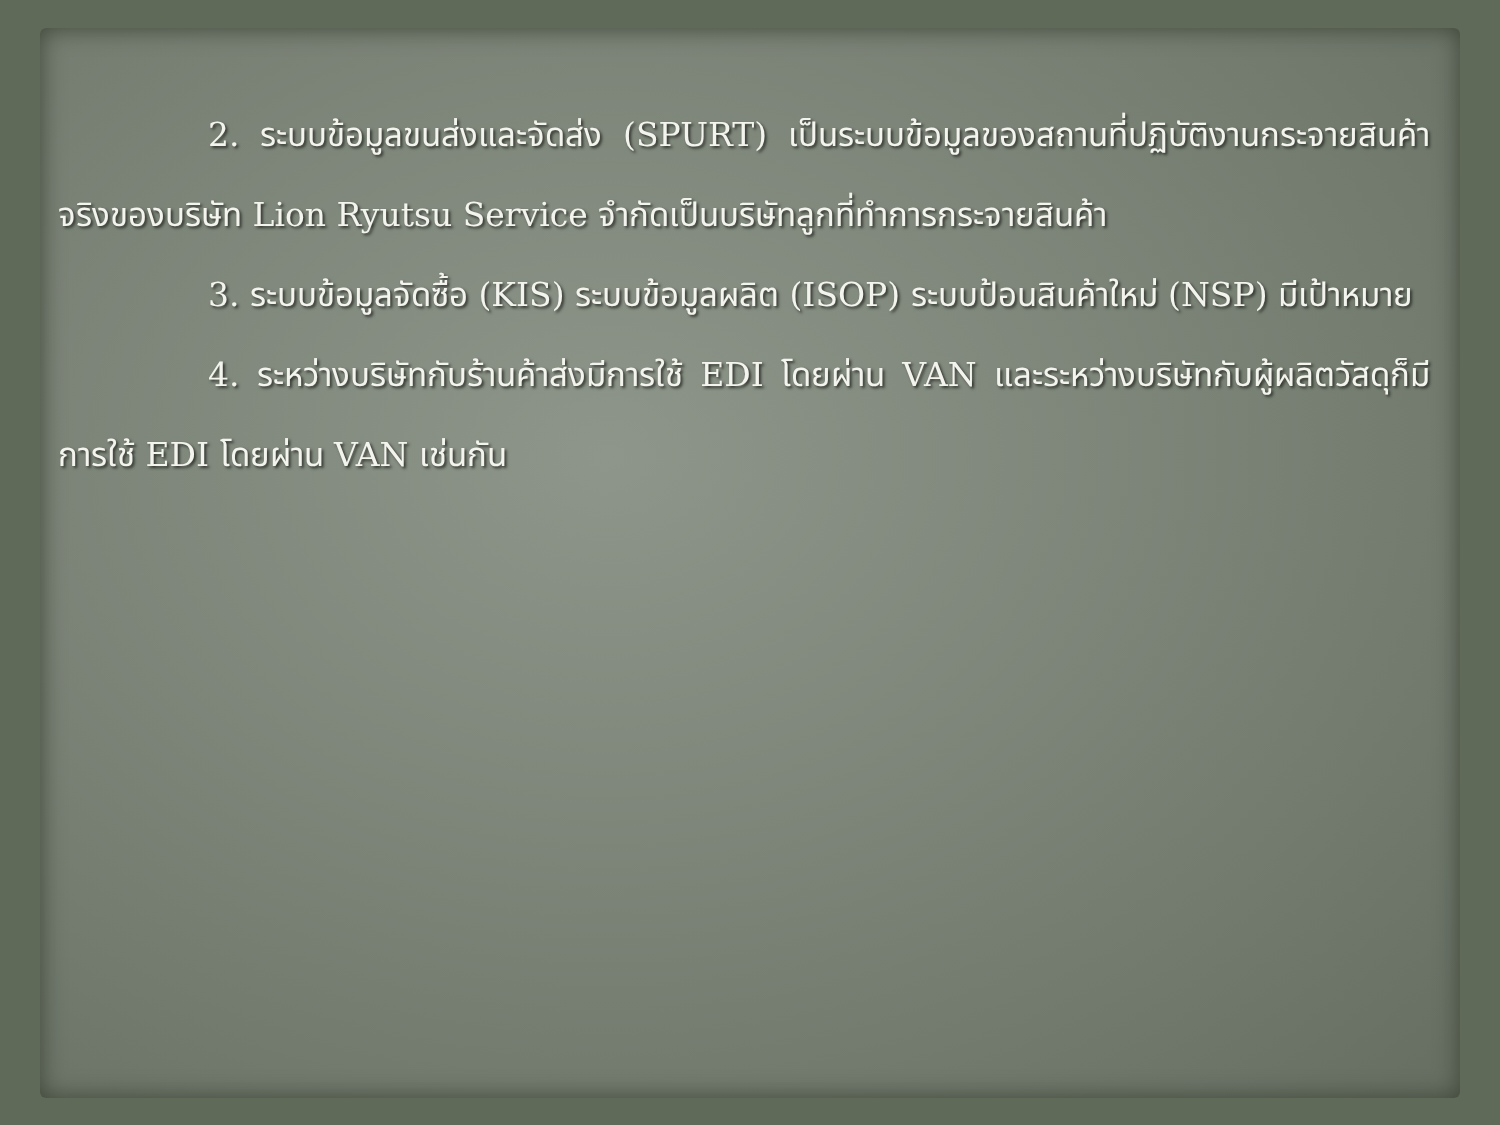2. ระบบข้อมูลขนส่งและจัดส่ง (SPURT) เป็นระบบข้อมูลของสถานที่ปฏิบัติงานกระจายสินค้าจริงของบริษัท Lion Ryutsu Service จำกัดเป็นบริษัทลูกที่ทำการกระจายสินค้า
3. ระบบข้อมูลจัดซื้อ (KIS) ระบบข้อมูลผลิต (ISOP) ระบบป้อนสินค้าใหม่ (NSP) มีเป้าหมาย
4. ระหว่างบริษัทกับร้านค้าส่งมีการใช้ EDI โดยผ่าน VAN และระหว่างบริษัทกับผู้ผลิตวัสดุก็มีการใช้ EDI โดยผ่าน VAN เช่นกัน